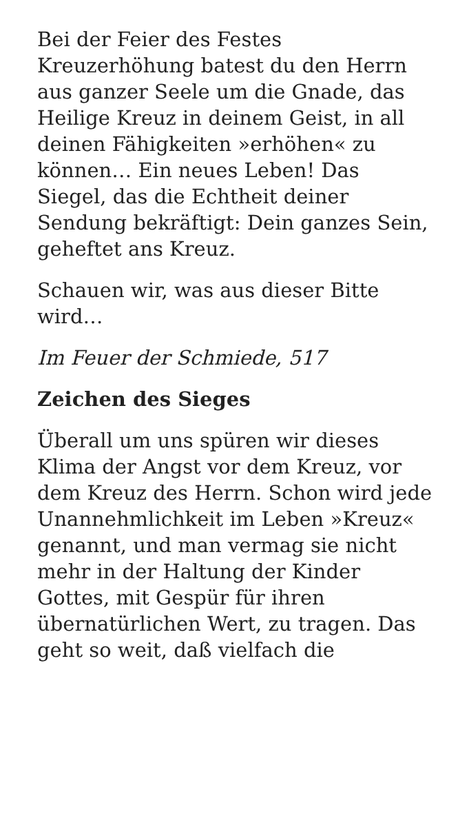Bei der Feier des Festes Kreuzerhöhung batest du den Herrn aus ganzer Seele um die Gnade, das Heilige Kreuz in deinem Geist, in all deinen Fähigkeiten »erhöhen« zu können… Ein neues Leben! Das Siegel, das die Echtheit deiner Sendung bekräftigt: Dein ganzes Sein, geheftet ans Kreuz.
Schauen wir, was aus dieser Bitte wird…
Im Feuer der Schmiede, 517
Zeichen des Sieges
Überall um uns spüren wir dieses Klima der Angst vor dem Kreuz, vor dem Kreuz des Herrn. Schon wird jede Unannehmlichkeit im Leben »Kreuz« genannt, und man vermag sie nicht mehr in der Haltung der Kinder Gottes, mit Gespür für ihren übernatürlichen Wert, zu tragen. Das geht so weit, daß vielfach die